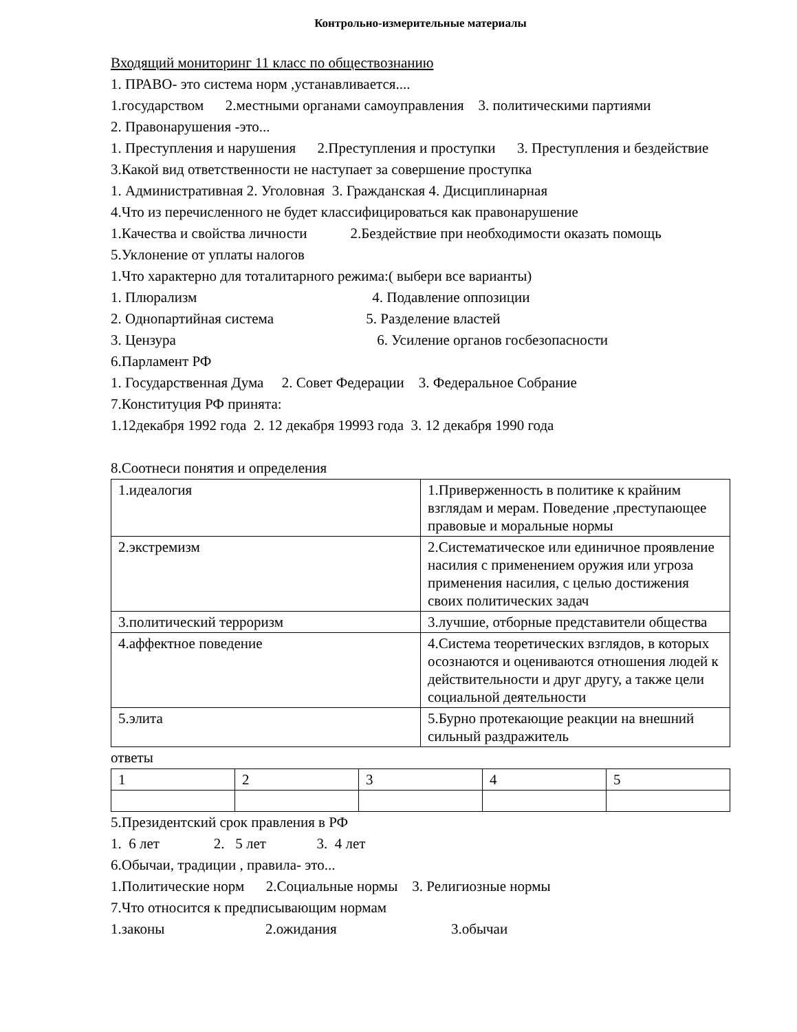Контрольно-измерительные материалы
Входящий мониторинг 11 класс по обществознанию
1. ПРАВО- это система норм ,устанавливается....
1.государством 2.местными органами самоуправления 3. политическими партиями
2. Правонарушения -это...
1. Преступления и нарушения 2.Преступления и проступки 3. Преступления и бездействие
3.Какой вид ответственности не наступает за совершение проступка
1. Административная 2. Уголовная 3. Гражданская 4. Дисциплинарная
4.Что из перечисленного не будет классифицироваться как правонарушение
1.Качества и свойства личности 2.Бездействие при необходимости оказать помощь
5.Уклонение от уплаты налогов
1.Что характерно для тоталитарного режима:( выбери все варианты)
1. Плюрализм 4. Подавление оппозиции
2. Однопартийная система 5. Разделение властей
3. Цензура 6. Усиление органов госбезопасности
6.Парламент РФ
1. Государственная Дума 2. Совет Федерации 3. Федеральное Собрание
7.Конституция РФ принята:
1.12декабря 1992 года 2. 12 декабря 19993 года 3. 12 декабря 1990 года
8.Соотнеси понятия и определения
| 1.идеалогия | 1.Приверженность в политике к крайним взглядам и мерам. Поведение ,преступающее правовые и моральные нормы |
| 2.экстремизм | 2.Систематическое или единичное проявление насилия с применением оружия или угроза применения насилия, с целью достижения своих политических задач |
| 3.политический терроризм | 3.лучшие, отборные представители общества |
| 4.аффектное поведение | 4.Система теоретических взглядов, в которых осознаются и оцениваются отношения людей к действительности и друг другу, а также цели социальной деятельности |
| 5.элита | 5.Бурно протекающие реакции на внешний сильный раздражитель |
ответы
| 1 | 2 | 3 | 4 | 5 |
5.Президентский срок правления в РФ
1. 6 лет 2. 5 лет 3. 4 лет
6.Обычаи, традиции , правила- это...
1.Политические норм 2.Социальные нормы 3. Религиозные нормы
7.Что относится к предписывающим нормам
1.законы 2.ожидания 3.обычаи